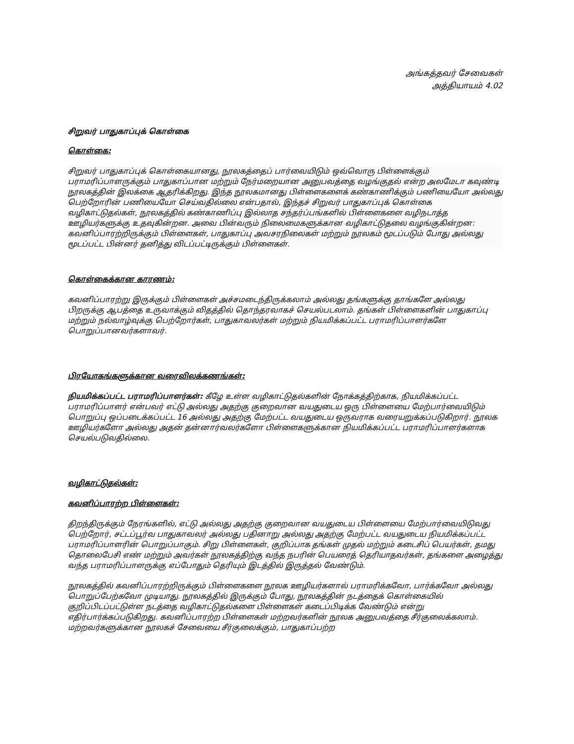அங்கத்தவர் சேவைகள்
அத்தியாயம் 4.02
சிறுவர் பாதுகாப்புக் கொள்கை
கொள்கை:
சிறுவர் பாதுகாப்புக் கொள்கையானது, நூலகத்தைப் பார்வையிடும் ஒவ்வொரு பிள்ளைக்கும் பராமரிப்பாளருக்கும் பாதுகாப்பான மற்றும் நேர்மறையான அனுபவத்தை வழங்குதல் என்ற அலமேடா கவுண்டி நூலகத்தின் இலக்கை ஆதரிக்கிறது. இந்த நூலகமானது பிள்ளைகளைக் கண்காணிக்கும் பணியையோ அல்லது பெற்றோரின் பணியையோ செய்வதில்லை என்பதால், இந்தச் சிறுவர் பாதுகாப்புக் கொள்கை வழிகாட்டுதல்கள், நூலகத்தில் கண்காணிப்பு இல்லாத சந்தர்ப்பங்களில் பிள்ளைகளை வழிநடாத்த ஊழியர்களுக்கு உதவுகின்றன. அவை பின்வரும் நிலைமைகளுக்கான வழிகாட்டுதலை வழங்குகின்றன: கவனிப்பாரற்றிருக்கும் பிள்ளைகள், பாதுகாப்பு அவசரநிலைகள் மற்றும் நூலகம் மூடப்படும் போது அல்லது மூடப்பட்ட பின்னர் தனித்து விடப்பட்டிருக்கும் பிள்ளைகள்.
கொள்கைக்கான காரணம்:
கவனிப்பாரற்று இருக்கும் பிள்ளைகள் அச்சமடைந்திருக்கலாம் அல்லது தங்களுக்கு தாங்களே அல்லது பிறருக்கு ஆபத்தை உருவாக்கும் விதத்தில் தொந்தரவாகச் செயல்படலாம். தங்கள் பிள்ளைகளின் பாதுகாப்பு மற்றும் நல்வாழ்வுக்கு பெற்றோர்கள், பாதுகாவலர்கள் மற்றும் நியமிக்கப்பட்ட பராமரிப்பாளர்களே பொறுப்பானவர்களாவர்.
பிரயோகங்களுக்கான வரைவிலக்கணங்கள்:
நியமிக்கப்பட்ட பராமரிப்பாளர்கள்: கீழே உள்ள வழிகாட்டுதல்களின் நோக்கத்திற்காக, நியமிக்கப்பட்ட பராமரிப்பாளர் என்பவர் எட்டு அல்லது அதற்கு குறைவான வயதுடைய ஒரு பிள்ளையை மேற்பார்வையிடும் பொறுப்பு ஒப்படைக்கப்பட்ட 16 அல்லது அதற்கு மேற்பட்ட வயதுடைய ஒருவராக வரையறுக்கப்படுகிறார். நூலக ஊழியர்களோ அல்லது அதன் தன்னார்வலர்களோ பிள்ளைகளுக்கான நியமிக்கப்பட்ட பராமரிப்பாளர்களாக செயல்படுவதில்லை.
வழிகாட்டுதல்கள்:
கவனிப்பாரற்ற பிள்ளைகள்:
திறந்திருக்கும் நேரங்களில், எட்டு அல்லது அதற்கு குறைவான வயதுடைய பிள்ளையை மேற்பார்வையிடுவது பெற்றோர், சட்டப்பூர்வ பாதுகாவலர் அல்லது பதினாறு அல்லது அதற்கு மேற்பட்ட வயதுடைய நியமிக்கப்பட்ட பராமரிப்பாளரின் பொறுப்பாகும். சிறு பிள்ளைகள், குறிப்பாக தங்கள் முதல் மற்றும் கடைசிப் பெயர்கள், தமது தொலைபேசி எண் மற்றும் அவர்கள் நூலகத்திற்கு வந்த நபரின் பெயரைத் தெரியாதவர்கள், தங்களை அழைத்து வந்த பராமரிப்பாளருக்கு எப்போதும் தெரியும் இடத்தில் இருத்தல் வேண்டும்.
நூலகத்தில் கவனிப்பாரற்றிருக்கும் பிள்ளைகளை நூலக ஊழியர்களால் பராமரிக்கவோ, பார்க்கவோ அல்லது பொறுப்பேற்கவோ முடியாது. நூலகத்தில் இருக்கும் போது, நூலகத்தின் நடத்தைக் கொள்கையில் குறிப்பிடப்பட்டுள்ள நடத்தை வழிகாட்டுதல்களை பிள்ளைகள் கடைப்பிடிக்க வேண்டும் என்று எதிர்பார்க்கப்படுகிறது. கவனிப்பாரற்ற பிள்ளைகள் மற்றவர்களின் நூலக அனுபவத்தை சீர்குலைக்கலாம். மற்றவர்களுக்கான நூலகச் சேவையை சீர்குலைக்கும், பாதுகாப்பற்ற